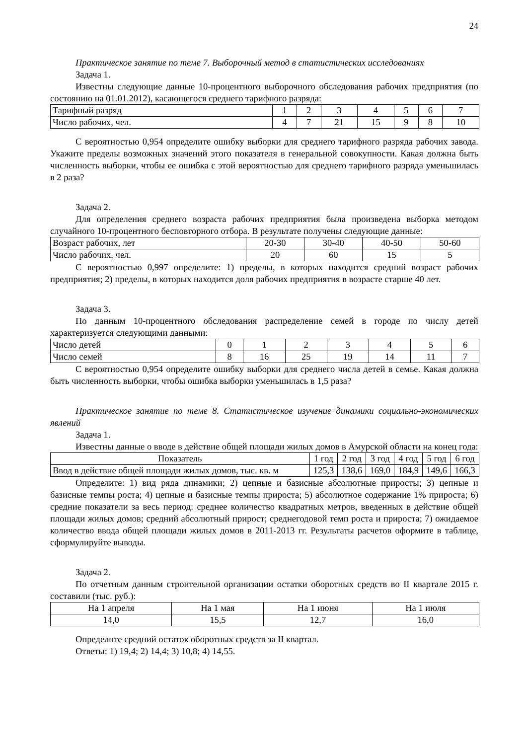24
Практическое занятие по теме 7. Выборочный метод в статистических исследованиях
Задача 1.
Известны следующие данные 10-процентного выборочного обследования рабочих предприятия (по состоянию на 01.01.2012), касающегося среднего тарифного разряда:
| Тарифный разряд | 1 | 2 | 3 | 4 | 5 | 6 | 7 |
| Число рабочих, чел. | 4 | 7 | 21 | 15 | 9 | 8 | 10 |
С вероятностью 0,954 определите ошибку выборки для среднего тарифного разряда рабочих завода. Укажите пределы возможных значений этого показателя в генеральной совокупности. Какая должна быть численность выборки, чтобы ее ошибка с этой вероятностью для среднего тарифного разряда уменьшилась в 2 раза?
Задача 2.
Для определения среднего возраста рабочих предприятия была произведена выборка методом случайного 10-процентного бесповторного отбора. В результате получены следующие данные:
| Возраст рабочих, лет | 20-30 | 30-40 | 40-50 | 50-60 |
| Число рабочих, чел. | 20 | 60 | 15 | 5 |
С вероятностью 0,997 определите: 1) пределы, в которых находится средний возраст рабочих предприятия; 2) пределы, в которых находится доля рабочих предприятия в возрасте старше 40 лет.
Задача 3.
По данным 10-процентного обследования распределение семей в городе по числу детей характеризуется следующими данными:
| Число детей | 0 | 1 | 2 | 3 | 4 | 5 | 6 |
| Число семей | 8 | 16 | 25 | 19 | 14 | 11 | 7 |
С вероятностью 0,954 определите ошибку выборки для среднего числа детей в семье. Какая должна быть численность выборки, чтобы ошибка выборки уменьшилась в 1,5 раза?
Практическое занятие по теме 8. Статистическое изучение динамики социально-экономических явлений
Задача 1.
Известны данные о вводе в действие общей площади жилых домов в Амурской области на конец года:
| Показатель | 1 год | 2 год | 3 год | 4 год | 5 год | 6 год |
| Ввод в действие общей площади жилых домов, тыс. кв. м | 125,3 | 138,6 | 169,0 | 184,9 | 149,6 | 166,3 |
Определите: 1) вид ряда динамики; 2) цепные и базисные абсолютные приросты; 3) цепные и базисные темпы роста; 4) цепные и базисные темпы прироста; 5) абсолютное содержание 1% прироста; 6) средние показатели за весь период: среднее количество квадратных метров, введенных в действие общей площади жилых домов; средний абсолютный прирост; среднегодовой темп роста и прироста; 7) ожидаемое количество ввода общей площади жилых домов в 2011-2013 гг. Результаты расчетов оформите в таблице, сформулируйте выводы.
Задача 2.
По отчетным данным строительной организации остатки оборотных средств во II квартале 2015 г. составили (тыс. руб.):
| На 1 апреля | На 1 мая | На 1 июня | На 1 июля |
| 14,0 | 15,5 | 12,7 | 16,0 |
Определите средний остаток оборотных средств за II квартал.
Ответы: 1) 19,4; 2) 14,4; 3) 10,8; 4) 14,55.